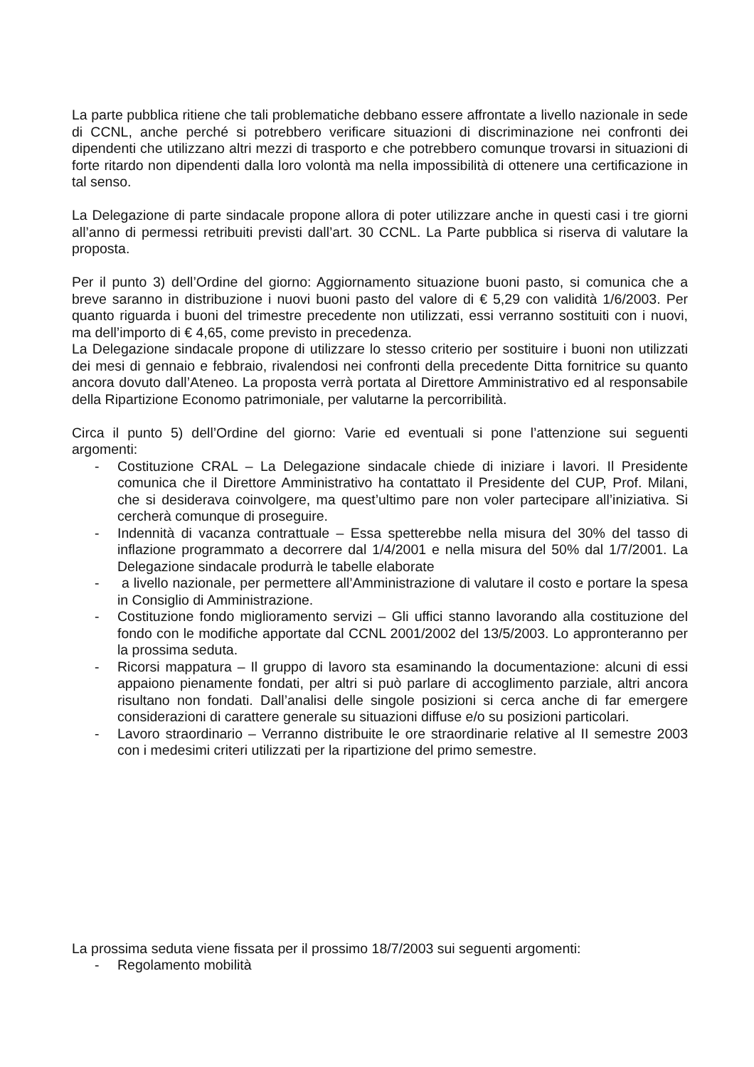La parte pubblica ritiene che tali problematiche debbano essere affrontate a livello nazionale in sede di CCNL, anche perché si potrebbero verificare situazioni di discriminazione nei confronti dei dipendenti che utilizzano altri mezzi di trasporto e che potrebbero comunque trovarsi in situazioni di forte ritardo non dipendenti dalla loro volontà ma nella impossibilità di ottenere una certificazione in tal senso.
La Delegazione di parte sindacale propone allora di poter utilizzare anche in questi casi i tre giorni all’anno di permessi retribuiti previsti dall’art. 30 CCNL. La Parte pubblica si riserva di valutare la proposta.
Per il punto 3) dell’Ordine del giorno: Aggiornamento situazione buoni pasto, si comunica che a breve saranno in distribuzione i nuovi buoni pasto del valore di € 5,29 con validità 1/6/2003. Per quanto riguarda i buoni del trimestre precedente non utilizzati, essi verranno sostituiti con i nuovi, ma dell’importo di € 4,65, come previsto in precedenza.
La Delegazione sindacale propone di utilizzare lo stesso criterio per sostituire i buoni non utilizzati dei mesi di gennaio e febbraio, rivalendosi nei confronti della precedente Ditta fornitrice su quanto ancora dovuto dall’Ateneo. La proposta verrà portata al Direttore Amministrativo ed al responsabile della Ripartizione Economo patrimoniale, per valutarne la percorribilità.
Circa il punto 5) dell’Ordine del giorno: Varie ed eventuali si pone l’attenzione sui seguenti argomenti:
- Costituzione CRAL – La Delegazione sindacale chiede di iniziare i lavori. Il Presidente comunica che il Direttore Amministrativo ha contattato il Presidente del CUP, Prof. Milani, che si desiderava coinvolgere, ma quest’ultimo pare non voler partecipare all’iniziativa. Si cercherà comunque di proseguire.
- Indennità di vacanza contrattuale – Essa spetterebbe nella misura del 30% del tasso di inflazione programmato a decorrere dal 1/4/2001 e nella misura del 50% dal 1/7/2001. La Delegazione sindacale produrrà le tabelle elaborate
- a livello nazionale, per permettere all’Amministrazione di valutare il costo e portare la spesa in Consiglio di Amministrazione.
- Costituzione fondo miglioramento servizi – Gli uffici stanno lavorando alla costituzione del fondo con le modifiche apportate dal CCNL 2001/2002 del 13/5/2003. Lo appronteranno per la prossima seduta.
- Ricorsi mappatura – Il gruppo di lavoro sta esaminando la documentazione: alcuni di essi appaiono pienamente fondati, per altri si può parlare di accoglimento parziale, altri ancora risultano non fondati. Dall’analisi delle singole posizioni si cerca anche di far emergere considerazioni di carattere generale su situazioni diffuse e/o su posizioni particolari.
- Lavoro straordinario – Verranno distribuite le ore straordinarie relative al II semestre 2003 con i medesimi criteri utilizzati per la ripartizione del primo semestre.
La prossima seduta viene fissata per il prossimo 18/7/2003 sui seguenti argomenti:
- Regolamento mobilità